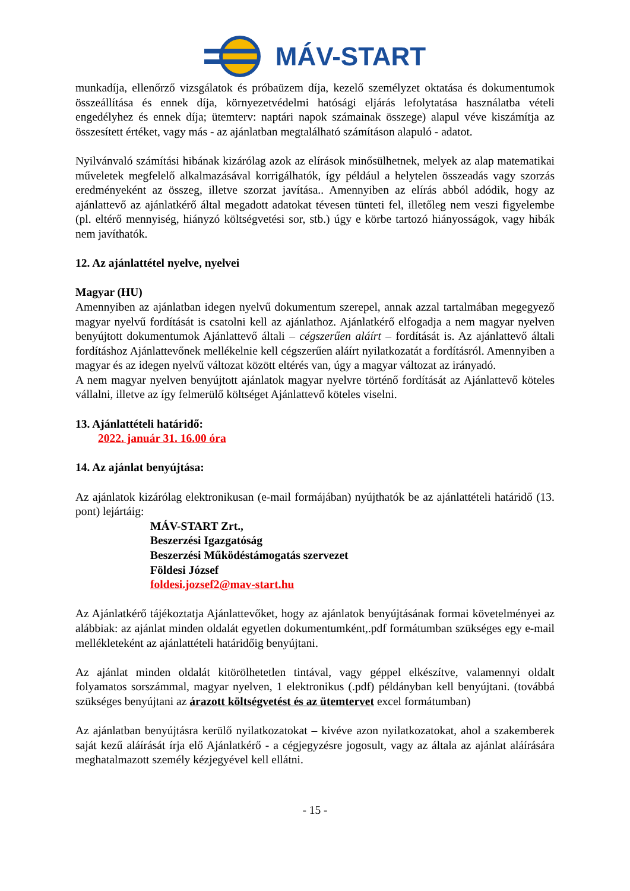MÁV-START
munkadíja, ellenőrző vizsgálatok és próbaüzem díja, kezelő személyzet oktatása és dokumentumok összeállítása és ennek díja, környezetvédelmi hatósági eljárás lefolytatása használatba vételi engedélyhez és ennek díja; ütemterv: naptári napok számainak összege) alapul véve kiszámítja az összesített értéket, vagy más - az ajánlatban megtalálható számításon alapuló - adatot.
Nyilvánvaló számítási hibának kizárólag azok az elírások minősülhetnek, melyek az alap matematikai műveletek megfelelő alkalmazásával korrigálhatók, így például a helytelen összeadás vagy szorzás eredményeként az összeg, illetve szorzat javítása.. Amennyiben az elírás abból adódik, hogy az ajánlattevő az ajánlatkérő által megadott adatokat tévesen tünteti fel, illetőleg nem veszi figyelembe (pl. eltérő mennyiség, hiányzó költségvetési sor, stb.) úgy e körbe tartozó hiányosságok, vagy hibák nem javíthatók.
12. Az ajánlattétel nyelve, nyelvei
Magyar (HU)
Amennyiben az ajánlatban idegen nyelvű dokumentum szerepel, annak azzal tartalmában megegyező magyar nyelvű fordítását is csatolni kell az ajánlathoz. Ajánlatkérő elfogadja a nem magyar nyelven benyújtott dokumentumok Ajánlattevő általi – cégszerűen aláírt – fordítását is. Az ajánlattevő általi fordításhoz Ajánlattevőnek mellékelnie kell cégszerűen aláírt nyilatkozatát a fordításról. Amennyiben a magyar és az idegen nyelvű változat között eltérés van, úgy a magyar változat az irányadó.
A nem magyar nyelven benyújtott ajánlatok magyar nyelvre történő fordítását az Ajánlattevő köteles vállalni, illetve az így felmerülő költséget Ajánlattevő köteles viselni.
13. Ajánlattételi határidő:
2022. január 31. 16.00 óra
14. Az ajánlat benyújtása:
Az ajánlatok kizárólag elektronikusan (e-mail formájában) nyújthatók be az ajánlattételi határidő (13. pont) lejártáig:
MÁV-START Zrt.,
Beszerzési Igazgatóság
Beszerzési Működéstámogatás szervezet
Földesi József
foldesi.jozsef2@mav-start.hu
Az Ajánlatkérő tájékoztatja Ajánlattevőket, hogy az ajánlatok benyújtásának formai követelményei az alábbiak: az ajánlat minden oldalát egyetlen dokumentumként,.pdf formátumban szükséges egy e-mail mellékleteként az ajánlattételi határidőig benyújtani.
Az ajánlat minden oldalát kitörölhetetlen tintával, vagy géppel elkészítve, valamennyi oldalt folyamatos sorszámmal, magyar nyelven, 1 elektronikus (.pdf) példányban kell benyújtani. (továbbá szükséges benyújtani az árazott költségvetést és az ütemtervet excel formátumban)
Az ajánlatban benyújtásra kerülő nyilatkozatokat – kivéve azon nyilatkozatokat, ahol a szakemberek saját kezű aláírását írja elő Ajánlatkérő - a cégjegyzésre jogosult, vagy az általa az ajánlat aláírására meghatalmazott személy kézjegyével kell ellátni.
- 15 -